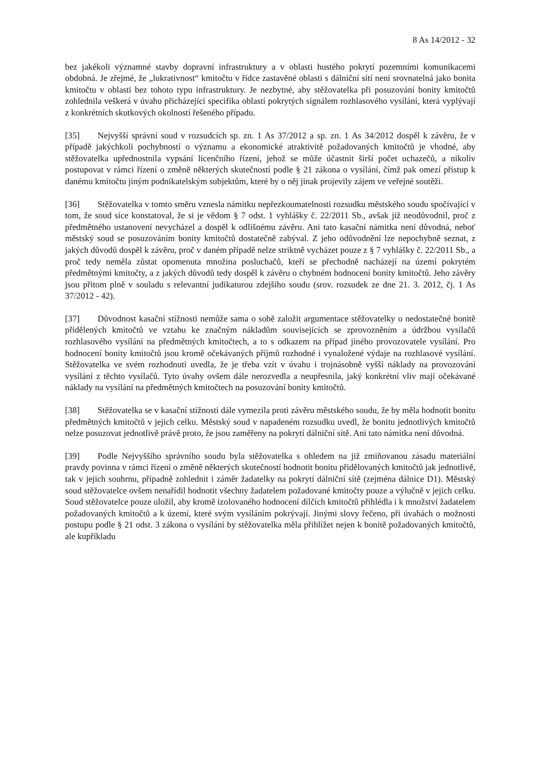8 As 14/2012 - 32
bez jakékoli významné stavby dopravní infrastruktury a v oblasti hustého pokrytí pozemními komunikacemi obdobná. Je zřejmé, že „lukrativnost“ kmitočtu v řídce zastavěné oblasti s dálniční sítí není srovnatelná jako bonita kmitočtu v oblasti bez tohoto typu infrastruktury. Je nezbytné, aby stěžovatelka při posuzování bonity kmitočtů zohlednila veškerá v úvahu přicházející specifika oblastí pokrytých signálem rozhlasového vysílání, která vyplývají z konkrétních skutkových okolností řešeného případu.
[35] Nejvyšší správní soud v rozsudcích sp. zn. 1 As 37/2012 a sp. zn. 1 As 34/2012 dospěl k závěru, že v případě jakýchkoli pochybností o významu a ekonomické atraktivitě požadovaných kmitočtů je vhodné, aby stěžovatelka upřednostnila vypsání licenčního řízení, jehož se může účastnit širší počet uchazečů, a nikoliv postupovat v rámci řízení o změně některých skutečností podle § 21 zákona o vysílání, čímž pak omezí přístup k danému kmitočtu jiným podnikatelským subjektům, které by o něj jinak projevily zájem ve veřejné soutěži.
[36] Stěžovatelka v tomto směru vznesla námitku nepřezkoumatelnosti rozsudku městského soudu spočívající v tom, že soud sice konstatoval, že si je vědom § 7 odst. 1 vyhlášky č. 22/2011 Sb., avšak již neodůvodnil, proč z předmětného ustanovení nevycházel a dospěl k odlišnému závěru. Ani tato kasační námitka není důvodná, neboť městský soud se posuzováním bonity kmitočtů dostatečně zabýval. Z jeho odůvodnění lze nepochybně seznat, z jakých důvodů dospěl k závěru, proč v daném případě nelze striktně vycházet pouze z § 7 vyhlášky č. 22/2011 Sb., a proč tedy neměla zůstat opomenuta množina posluchačů, kteří se přechodně nacházejí na území pokrytém předmětnými kmitočty, a z jakých důvodů tedy dospěl k závěru o chybném hodnocení bonity kmitočtů. Jeho závěry jsou přitom plně v souladu s relevantní judikaturou zdejšího soudu (srov. rozsudek ze dne 21. 3. 2012, čj. 1 As 37/2012 - 42).
[37] Důvodnost kasační stížnosti nemůže sama o sobě založit argumentace stěžovatelky o nedostatečné bonitě přidělených kmitočtů ve vztahu ke značným nákladům souvisejících se zprovozněním a údržbou vysílačů rozhlasového vysílání na předmětných kmitočtech, a to s odkazem na případ jiného provozovatele vysílání. Pro hodnocení bonity kmitočtů jsou kromě očekávaných příjmů rozhodné i vynaložené výdaje na rozhlasové vysílání. Stěžovatelka ve svém rozhodnutí uvedla, že je třeba vzít v úvahu i trojnásobně vyšší náklady na provozování vysílání z těchto vysílačů. Tyto úvahy ovšem dále nerozvedla a neupřesnila, jaký konkrétní vliv mají očekávané náklady na vysílání na předmětných kmitočtech na posuzování bonity kmitočtů.
[38] Stěžovatelka se v kasační stížnosti dále vymezila proti závěru městského soudu, že by měla hodnotit bonitu předmětných kmitočtů v jejich celku. Městský soud v napadeném rozsudku uvedl, že bonitu jednotlivých kmitočtů nelze posuzovat jednotlivě právě proto, že jsou zaměřeny na pokrytí dálniční sítě. Ani tato námitka není důvodná.
[39] Podle Nejvyššího správního soudu byla stěžovatelka s ohledem na již zmiňovanou zásadu materiální pravdy povinna v rámci řízení o změně některých skutečností hodnotit bonitu přidělovaných kmitočtů jak jednotlivě, tak v jejich souhrnu, případně zohlednit i záměr žadatelky na pokrytí dálniční sítě (zejména dálnice D1). Městský soud stěžovatelce ovšem nenařídil hodnotit všechny žadatelem požadované kmitočty pouze a výlučně v jejich celku. Soud stěžovatelce pouze uložil, aby kromě izolovaného hodnocení dílčích kmitočtů přihlédla i k množství žadatelem požadovaných kmitočtů a k území, které svým vysíláním pokrývají. Jinými slovy řečeno, při úvahách o možnosti postupu podle § 21 odst. 3 zákona o vysílání by stěžovatelka měla přihlížet nejen k bonitě požadovaných kmitočtů, ale kupříkladu